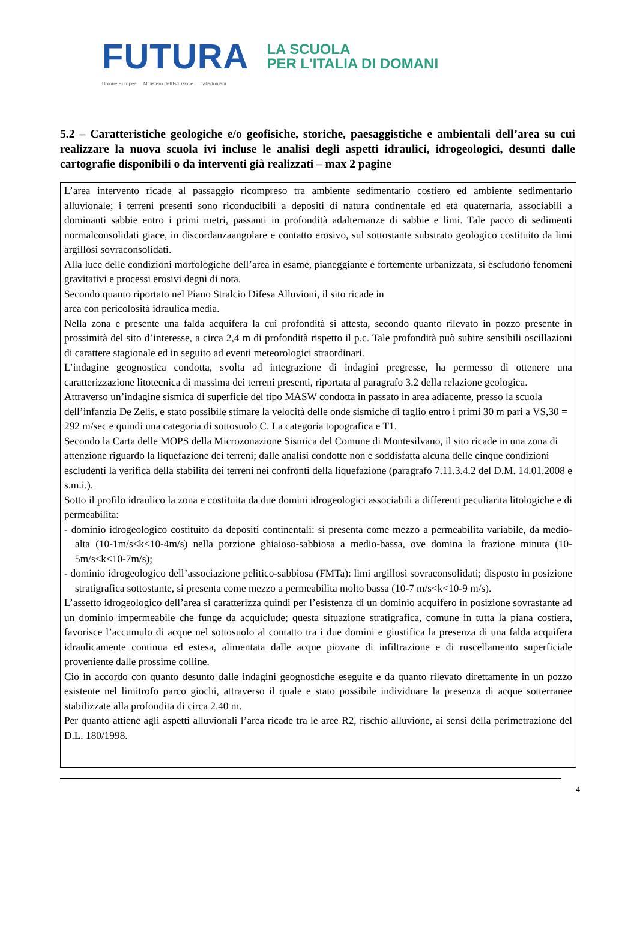FUTURA LA SCUOLA
PER L'ITALIA DI DOMANI
Unione Europea Ministero dell'Istruzione Italiadomani
5.2 – Caratteristiche geologiche e/o geofisiche, storiche, paesaggistiche e ambientali dell’area su cui realizzare la nuova scuola ivi incluse le analisi degli aspetti idraulici, idrogeologici, desunti dalle cartografie disponibili o da interventi già realizzati – max 2 pagine
L’area intervento ricade al passaggio ricompreso tra ambiente sedimentario costiero ed ambiente sedimentario alluvionale; i terreni presenti sono riconducibili a depositi di natura continentale ed età quaternaria, associabili a dominanti sabbie entro i primi metri, passanti in profondità adalternanze di sabbie e limi. Tale pacco di sedimenti normalconsolidati giace, in discordanzaangolare e contatto erosivo, sul sottostante substrato geologico costituito da limi argillosi sovraconsolidati.
Alla luce delle condizioni morfologiche dell’area in esame, pianeggiante e fortemente urbanizzata, si escludono fenomeni gravitativi e processi erosivi degni di nota.
Secondo quanto riportato nel Piano Stralcio Difesa Alluvioni, il sito ricade in
area con pericolosità idraulica media.
Nella zona e presente una falda acquifera la cui profondità si attesta, secondo quanto rilevato in pozzo presente in prossimità del sito d’interesse, a circa 2,4 m di profondità rispetto il p.c. Tale profondità può subire sensibili oscillazioni di carattere stagionale ed in seguito ad eventi meteorologici straordinari.
L’indagine geognostica condotta, svolta ad integrazione di indagini pregresse, ha permesso di ottenere una caratterizzazione litotecnica di massima dei terreni presenti, riportata al paragrafo 3.2 della relazione geologica.
Attraverso un’indagine sismica di superficie del tipo MASW condotta in passato in area adiacente, presso la scuola dell’infanzia De Zelis, e stato possibile stimare la velocità delle onde sismiche di taglio entro i primi 30 m pari a VS,30 = 292 m/sec e quindi una categoria di sottosuolo C. La categoria topografica e T1.
Secondo la Carta delle MOPS della Microzonazione Sismica del Comune di Montesilvano, il sito ricade in una zona di attenzione riguardo la liquefazione dei terreni; dalle analisi condotte non e soddisfatta alcuna delle cinque condizioni escludenti la verifica della stabilita dei terreni nei confronti della liquefazione (paragrafo 7.11.3.4.2 del D.M. 14.01.2008 e s.m.i.).
Sotto il profilo idraulico la zona e costituita da due domini idrogeologici associabili a differenti peculiarita litologiche e di permeabilita:
- dominio idrogeologico costituito da depositi continentali: si presenta come mezzo a permeabilita variabile, da medio-alta (10-1m/s<k<10-4m/s) nella porzione ghiaioso-sabbiosa a medio-bassa, ove domina la frazione minuta (10-5m/s<k<10-7m/s);
- dominio idrogeologico dell’associazione pelitico-sabbiosa (FMTa): limi argillosi sovraconsolidati; disposto in posizione stratigrafica sottostante, si presenta come mezzo a permeabilita molto bassa (10-7 m/s<k<10-9 m/s).
L’assetto idrogeologico dell’area si caratterizza quindi per l’esistenza di un dominio acquifero in posizione sovrastante ad un dominio impermeabile che funge da acquiclude; questa situazione stratigrafica, comune in tutta la piana costiera, favorisce l’accumulo di acque nel sottosuolo al contatto tra i due domini e giustifica la presenza di una falda acquifera idraulicamente continua ed estesa, alimentata dalle acque piovane di infiltrazione e di ruscellamento superficiale proveniente dalle prossime colline.
Cio in accordo con quanto desunto dalle indagini geognostiche eseguite e da quanto rilevato direttamente in un pozzo esistente nel limitrofo parco giochi, attraverso il quale e stato possibile individuare la presenza di acque sotterranee stabilizzate alla profondita di circa 2.40 m.
Per quanto attiene agli aspetti alluvionali l’area ricade tra le aree R2, rischio alluvione, ai sensi della perimetrazione del D.L. 180/1998.
4